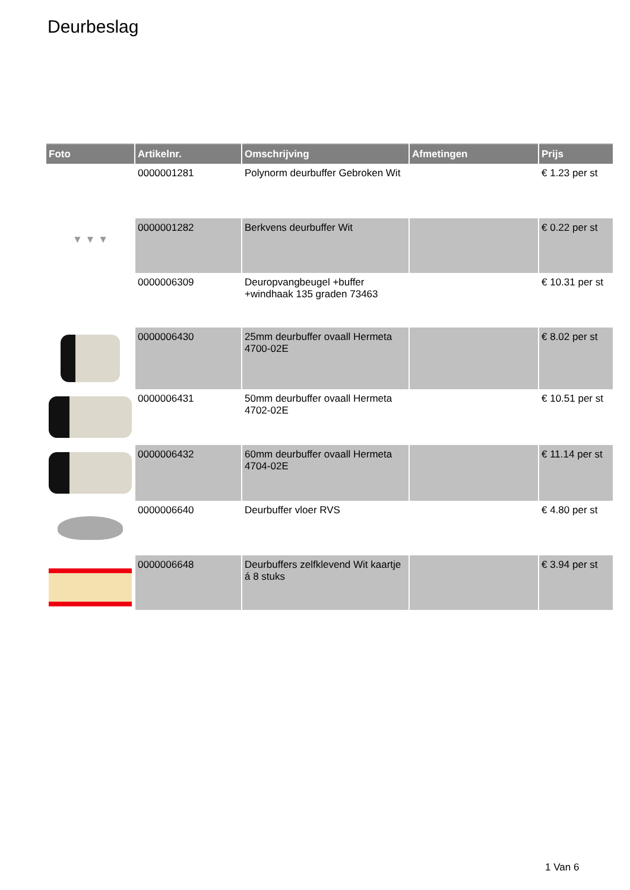Deurbeslag
| Foto | Artikelnr. | Omschrijving | Afmetingen | Prijs |
| --- | --- | --- | --- | --- |
| | 0000001281 | Polynorm deurbuffer Gebroken Wit | | € 1.23 per st |
| ▼ ▼ ▼ | 0000001282 | Berkvens deurbuffer Wit | | € 0.22 per st |
| | 0000006309 | Deuropvangbeugel +buffer +windhaak 135 graden 73463 | | € 10.31 per st |
| | 0000006430 | 25mm deurbuffer ovaall Hermeta 4700-02E | | € 8.02 per st |
| | 0000006431 | 50mm deurbuffer ovaall Hermeta 4702-02E | | € 10.51 per st |
| | 0000006432 | 60mm deurbuffer ovaall Hermeta 4704-02E | | € 11.14 per st |
| | 0000006640 | Deurbuffer vloer RVS | | € 4.80 per st |
| | 0000006648 | Deurbuffers zelfklevend Wit kaartje á 8 stuks | | € 3.94 per st |
1 Van 6